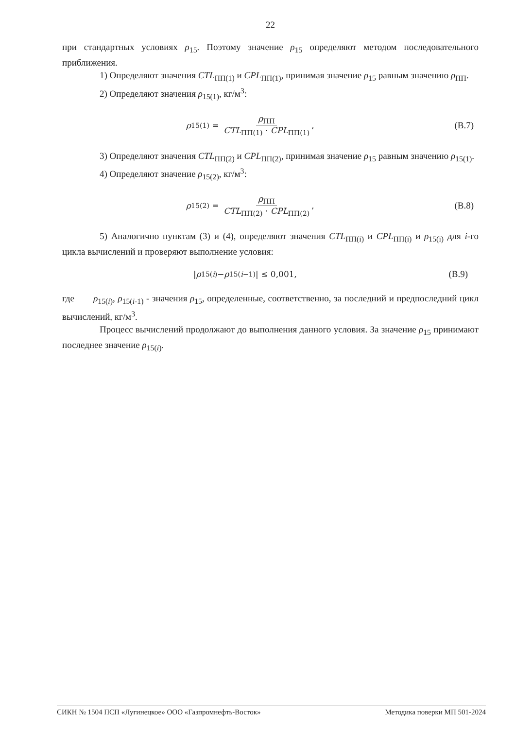22
при стандартных условиях ρ<sub>15</sub>. Поэтому значение ρ<sub>15</sub> определяют методом последовательного приближения.
1) Определяют значения CTL<sub>ПП(1)</sub> и CPL<sub>ПП(1)</sub>, принимая значение ρ<sub>15</sub> равным значению ρ<sub>ПП</sub>.
2) Определяют значения ρ<sub>15(1)</sub>, кг/м<sup>3</sup>:
ρ<sub>15(1)</sub> = ρ<sub>ПП</sub> CTL<sub>ПП(1)</sub> · CPL<sub>ПП(1)</sub>,
(В.7)
3) Определяют значения CTL<sub>ПП(2)</sub> и CPL<sub>ПП(2)</sub>, принимая значение ρ<sub>15</sub> равным значению ρ<sub>15(1)</sub>.
4) Определяют значение ρ<sub>15(2)</sub>, кг/м<sup>3</sup>:
ρ<sub>15(2)</sub> = ρ<sub>ПП</sub> CTL<sub>ПП(2)</sub> · CPL<sub>ПП(2)</sub>,
(В.8)
5) Аналогично пунктам (3) и (4), определяют значения CTL<sub>ПП(i)</sub> и CPL<sub>ПП(i)</sub> и ρ<sub>15(i)</sub> для i-го цикла вычислений и проверяют выполнение условия:
| ρ<sub>15(i)</sub> − ρ<sub>15(i−1)</sub>| ≤ 0,001, (В.9)
где ρ<sub>15(i)</sub>, ρ<sub>15(i-1)</sub> - значения ρ<sub>15</sub>, определенные, соответственно, за последний и предпоследний цикл вычислений, кг/м<sup>3</sup>.
Процесс вычислений продолжают до выполнения данного условия. За значение ρ<sub>15</sub> принимают последнее значение ρ<sub>15(i)</sub>.
СИКН № 1504 ПСП «Лугинецкое» ООО «Газпромнефть-Восток» Методика поверки МП 501-2024